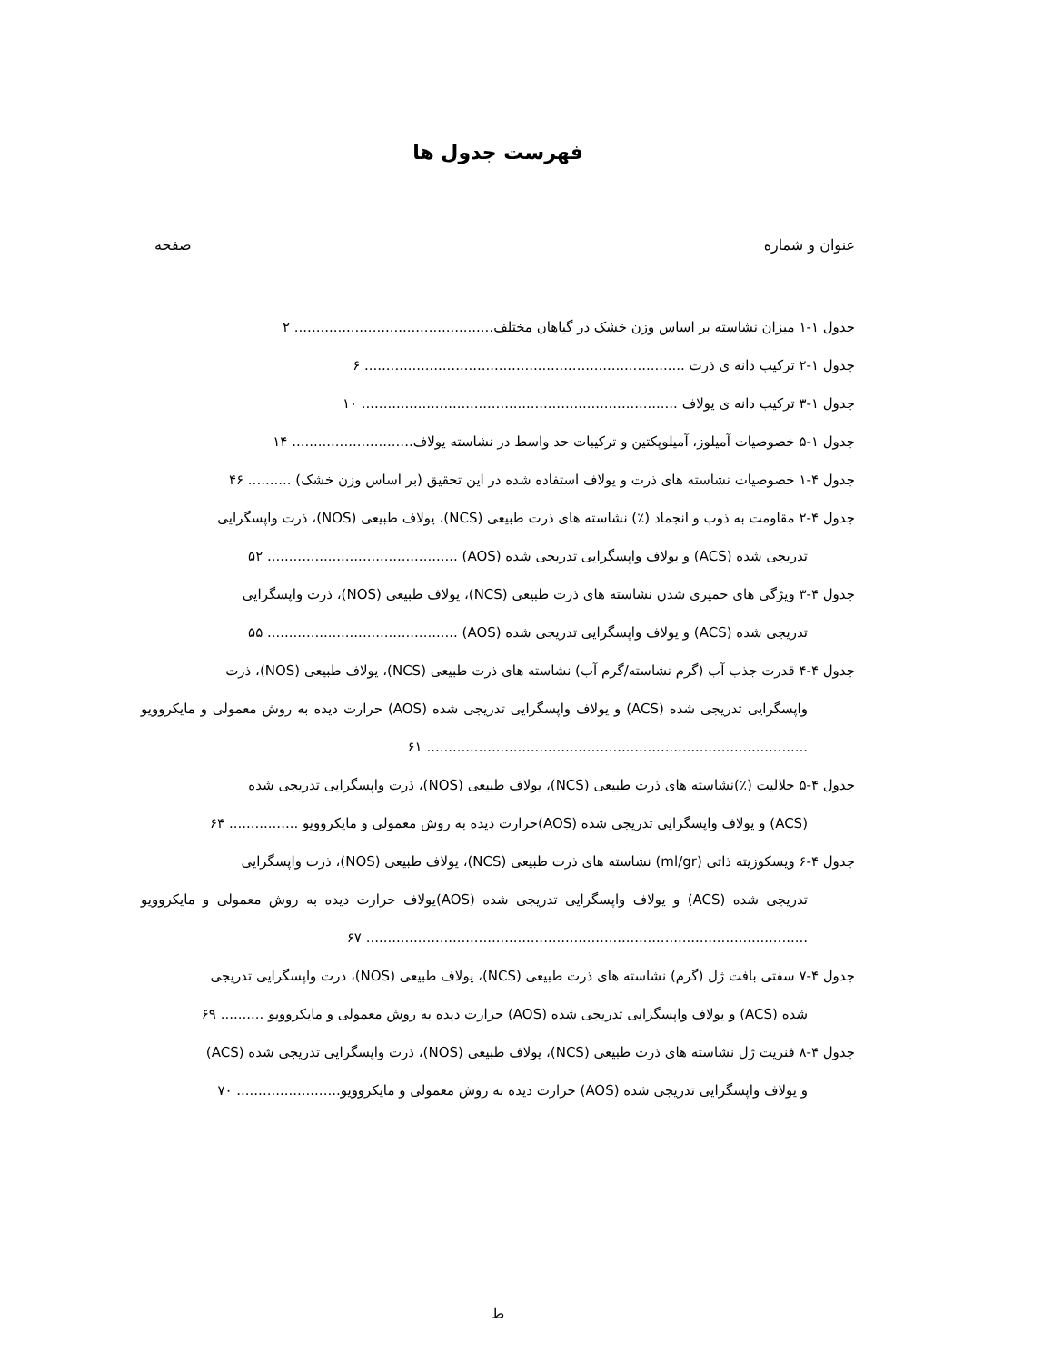فهرست جدول ها
عنوان و شماره صفحه
جدول ۱-۱ میزان نشاسته بر اساس وزن خشک در گیاهان مختلف.............................................. ۲
جدول ۱-۲ ترکیب دانه ی ذرت .......................................................................... ۶
جدول ۱-۳ ترکیب دانه ی یولاف ......................................................................... ۱۰
جدول ۱-۵ خصوصیات آمیلوز، آمیلوپکتین و ترکیبات حد واسط در نشاسته یولاف............................ ۱۴
جدول ۴-۱ خصوصیات نشاسته های ذرت و یولاف استفاده شده در این تحقیق (بر اساس وزن خشک) .......... ۴۶
جدول ۴-۲ مقاومت به ذوب و انجماد (٪) نشاسته های ذرت طبیعی (NCS)، یولاف طبیعی (NOS)، ذرت واپسگرایی
تدریجی شده (ACS) و یولاف واپسگرایی تدریجی شده (AOS) ............................................ ۵۲
جدول ۴-۳ ویژگی های خمیری شدن نشاسته های ذرت طبیعی (NCS)، یولاف طبیعی (NOS)، ذرت واپسگرایی
تدریجی شده (ACS) و یولاف واپسگرایی تدریجی شده (AOS) ............................................ ۵۵
جدول ۴-۴ قدرت جذب آب (گرم نشاسته/گرم آب) نشاسته های ذرت طبیعی (NCS)، یولاف طبیعی (NOS)، ذرت
واپسگرایی تدریجی شده (ACS) و یولاف واپسگرایی تدریجی شده (AOS) حرارت دیده به روش معمولی و مایکروویو ........................................................................................ ۶۱
جدول ۴-۵ حلالیت (٪)نشاسته های ذرت طبیعی (NCS)، یولاف طبیعی (NOS)، ذرت واپسگرایی تدریجی شده
(ACS) و یولاف واپسگرایی تدریجی شده (AOS)حرارت دیده به روش معمولی و مایکروویو ................ ۶۴
جدول ۴-۶ ویسکوزیته ذاتی (ml/gr) نشاسته های ذرت طبیعی (NCS)، یولاف طبیعی (NOS)، ذرت واپسگرایی
تدریجی شده (ACS) و یولاف واپسگرایی تدریجی شده (AOS)یولاف حرارت دیده به روش معمولی و مایکروویو ...................................................................................................... ۶۷
جدول ۴-۷ سفتی بافت ژل (گرم) نشاسته های ذرت طبیعی (NCS)، یولاف طبیعی (NOS)، ذرت واپسگرایی تدریجی
شده (ACS) و یولاف واپسگرایی تدریجی شده (AOS) حرارت دیده به روش معمولی و مایکروویو .......... ۶۹
جدول ۴-۸ فنریت ژل نشاسته های ذرت طبیعی (NCS)، یولاف طبیعی (NOS)، ذرت واپسگرایی تدریجی شده (ACS)
و یولاف واپسگرایی تدریجی شده (AOS) حرارت دیده به روش معمولی و مایکروویو........................ ۷۰
ط